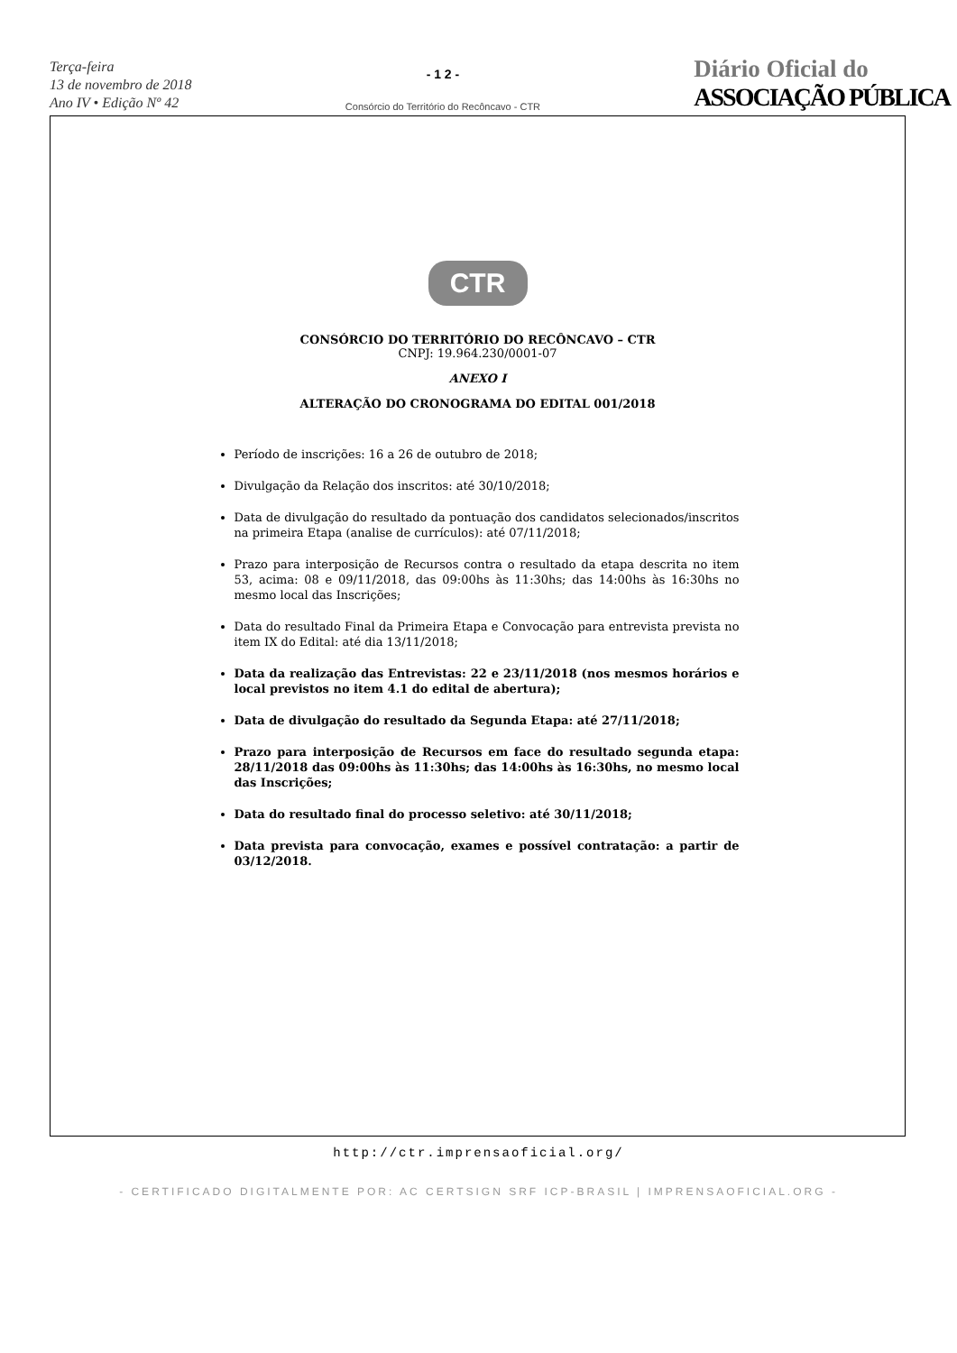Terça-feira
13 de novembro de 2018
Ano IV • Edição Nº 42
- 1 2 -
Consórcio do Território do Recôncavo - CTR
Diário Oficial do
ASSOCIAÇÃO PÚBLICA
CTR
CONSÓRCIO DO TERRITÓRIO DO RECÔNCAVO – CTR
CNPJ: 19.964.230/0001-07
ANEXO I
ALTERAÇÃO DO CRONOGRAMA DO EDITAL 001/2018
Período de inscrições: 16 a 26 de outubro de 2018;
Divulgação da Relação dos inscritos: até 30/10/2018;
Data de divulgação do resultado da pontuação dos candidatos selecionados/inscritos na primeira Etapa (analise de currículos): até 07/11/2018;
Prazo para interposição de Recursos contra o resultado da etapa descrita no item 53, acima: 08 e 09/11/2018, das 09:00hs às 11:30hs; das 14:00hs às 16:30hs no mesmo local das Inscrições;
Data do resultado Final da Primeira Etapa e Convocação para entrevista prevista no item IX do Edital: até dia 13/11/2018;
Data da realização das Entrevistas: 22 e 23/11/2018 (nos mesmos horários e local previstos no item 4.1 do edital de abertura);
Data de divulgação do resultado da Segunda Etapa: até 27/11/2018;
Prazo para interposição de Recursos em face do resultado segunda etapa: 28/11/2018 das 09:00hs às 11:30hs; das 14:00hs às 16:30hs, no mesmo local das Inscrições;
Data do resultado final do processo seletivo: até 30/11/2018;
Data prevista para convocação, exames e possível contratação: a partir de 03/12/2018.
http://ctr.imprensaoficial.org/
- CERTIFICADO DIGITALMENTE POR: AC CERTSIGN SRF ICP-BRASIL | IMPRENSAOFICIAL.ORG -